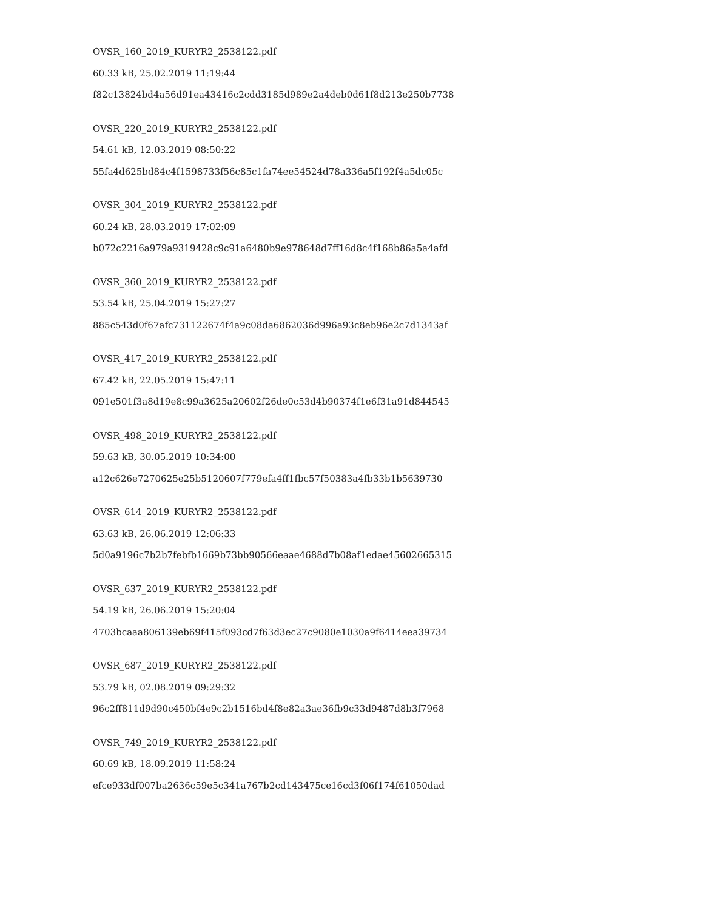OVSR_160_2019_KURYR2_2538122.pdf
60.33 kB, 25.02.2019 11:19:44
f82c13824bd4a56d91ea43416c2cdd3185d989e2a4deb0d61f8d213e250b7738
OVSR_220_2019_KURYR2_2538122.pdf
54.61 kB, 12.03.2019 08:50:22
55fa4d625bd84c4f1598733f56c85c1fa74ee54524d78a336a5f192f4a5dc05c
OVSR_304_2019_KURYR2_2538122.pdf
60.24 kB, 28.03.2019 17:02:09
b072c2216a979a9319428c9c91a6480b9e978648d7ff16d8c4f168b86a5a4afd
OVSR_360_2019_KURYR2_2538122.pdf
53.54 kB, 25.04.2019 15:27:27
885c543d0f67afc731122674f4a9c08da6862036d996a93c8eb96e2c7d1343af
OVSR_417_2019_KURYR2_2538122.pdf
67.42 kB, 22.05.2019 15:47:11
091e501f3a8d19e8c99a3625a20602f26de0c53d4b90374f1e6f31a91d844545
OVSR_498_2019_KURYR2_2538122.pdf
59.63 kB, 30.05.2019 10:34:00
a12c626e7270625e25b5120607f779efa4ff1fbc57f50383a4fb33b1b5639730
OVSR_614_2019_KURYR2_2538122.pdf
63.63 kB, 26.06.2019 12:06:33
5d0a9196c7b2b7febfb1669b73bb90566eaae4688d7b08af1edae45602665315
OVSR_637_2019_KURYR2_2538122.pdf
54.19 kB, 26.06.2019 15:20:04
4703bcaaa806139eb69f415f093cd7f63d3ec27c9080e1030a9f6414eea39734
OVSR_687_2019_KURYR2_2538122.pdf
53.79 kB, 02.08.2019 09:29:32
96c2ff811d9d90c450bf4e9c2b1516bd4f8e82a3ae36fb9c33d9487d8b3f7968
OVSR_749_2019_KURYR2_2538122.pdf
60.69 kB, 18.09.2019 11:58:24
efce933df007ba2636c59e5c341a767b2cd143475ce16cd3f06f174f61050dad